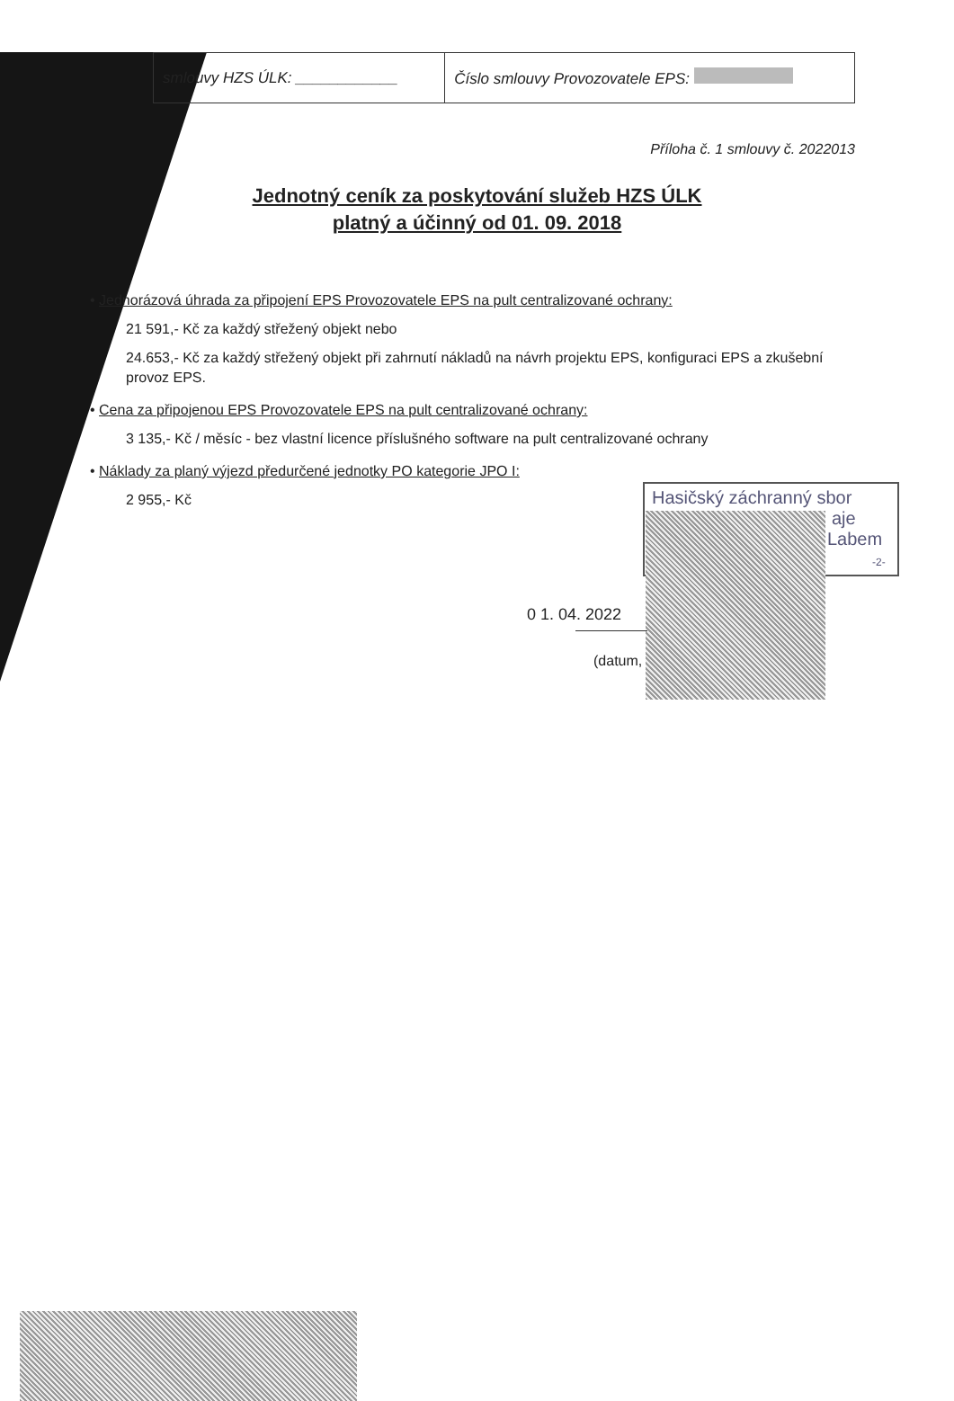| smlouvy HZS ÚLK: ____________ | Číslo smlouvy Provozovatele EPS: |
Příloha č. 1 smlouvy č. 2022013
Jednotný ceník za poskytování služeb HZS ÚLK
platný a účinný od 01. 09. 2018
• Jednorázová úhrada za připojení EPS Provozovatele EPS na pult centralizované ochrany:
21 591,- Kč za každý střežený objekt nebo
24.653,- Kč za každý střežený objekt při zahrnutí nákladů na návrh projektu EPS, konfiguraci EPS a zkušební provoz EPS.
• Cena za připojenou EPS Provozovatele EPS na pult centralizované ochrany:
3 135,- Kč / měsíc - bez vlastní licence příslušného software na pult centralizované ochrany
• Náklady za planý výjezd předurčené jednotky PO kategorie JPO I:
2 955,- Kč
Hasičský záchranný sbor
aje
Labem
-2-
0 1. 04. 2022
(datum,